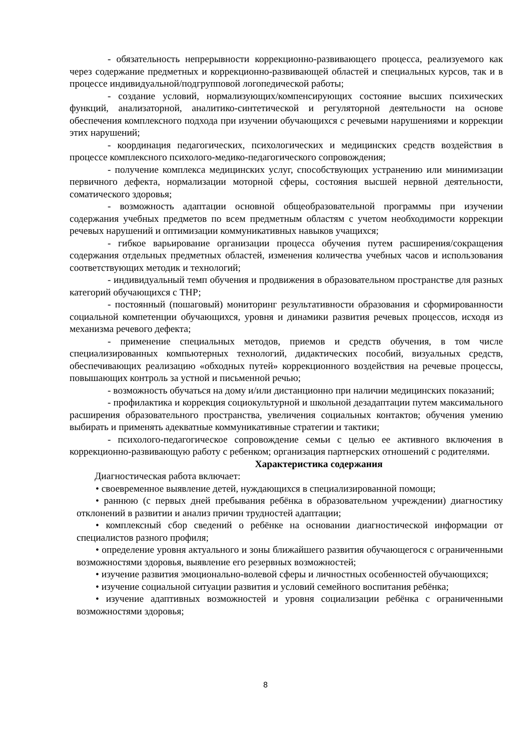- обязательность непрерывности коррекционно-развивающего процесса, реализуемого как через содержание предметных и коррекционно-развивающей областей и специальных курсов, так и в процессе индивидуальной/подгрупповой логопедической работы;
- создание условий, нормализующих/компенсирующих состояние высших психических функций, анализаторной, аналитико-синтетической и регуляторной деятельности на основе обеспечения комплексного подхода при изучении обучающихся с речевыми нарушениями и коррекции этих нарушений;
- координация педагогических, психологических и медицинских средств воздействия в процессе комплексного психолого-медико-педагогического сопровождения;
- получение комплекса медицинских услуг, способствующих устранению или минимизации первичного дефекта, нормализации моторной сферы, состояния высшей нервной деятельности, соматического здоровья;
- возможность адаптации основной общеобразовательной программы при изучении содержания учебных предметов по всем предметным областям с учетом необходимости коррекции речевых нарушений и оптимизации коммуникативных навыков учащихся;
- гибкое варьирование организации процесса обучения путем расширения/сокращения содержания отдельных предметных областей, изменения количества учебных часов и использования соответствующих методик и технологий;
- индивидуальный темп обучения и продвижения в образовательном пространстве для разных категорий обучающихся с ТНР;
- постоянный (пошаговый) мониторинг результативности образования и сформированности социальной компетенции обучающихся, уровня и динамики развития речевых процессов, исходя из механизма речевого дефекта;
- применение специальных методов, приемов и средств обучения, в том числе специализированных компьютерных технологий, дидактических пособий, визуальных средств, обеспечивающих реализацию «обходных путей» коррекционного воздействия на речевые процессы, повышающих контроль за устной и письменной речью;
- возможность обучаться на дому и/или дистанционно при наличии медицинских показаний;
- профилактика и коррекция социокультурной и школьной дезадаптации путем максимального расширения образовательного пространства, увеличения социальных контактов; обучения умению выбирать и применять адекватные коммуникативные стратегии и тактики;
- психолого-педагогическое сопровождение семьи с целью ее активного включения в коррекционно-развивающую работу с ребенком; организация партнерских отношений с родителями.
Характеристика содержания
Диагностическая работа включает:
• своевременное выявление детей, нуждающихся в специализированной помощи;
• раннюю (с первых дней пребывания ребёнка в образовательном учреждении) диагностику отклонений в развитии и анализ причин трудностей адаптации;
• комплексный сбор сведений о ребёнке на основании диагностической информации от специалистов разного профиля;
• определение уровня актуального и зоны ближайшего развития обучающегося с ограниченными возможностями здоровья, выявление его резервных возможностей;
• изучение развития эмоционально-волевой сферы и личностных особенностей обучающихся;
• изучение социальной ситуации развития и условий семейного воспитания ребёнка;
• изучение адаптивных возможностей и уровня социализации ребёнка с ограниченными возможностями здоровья;
8